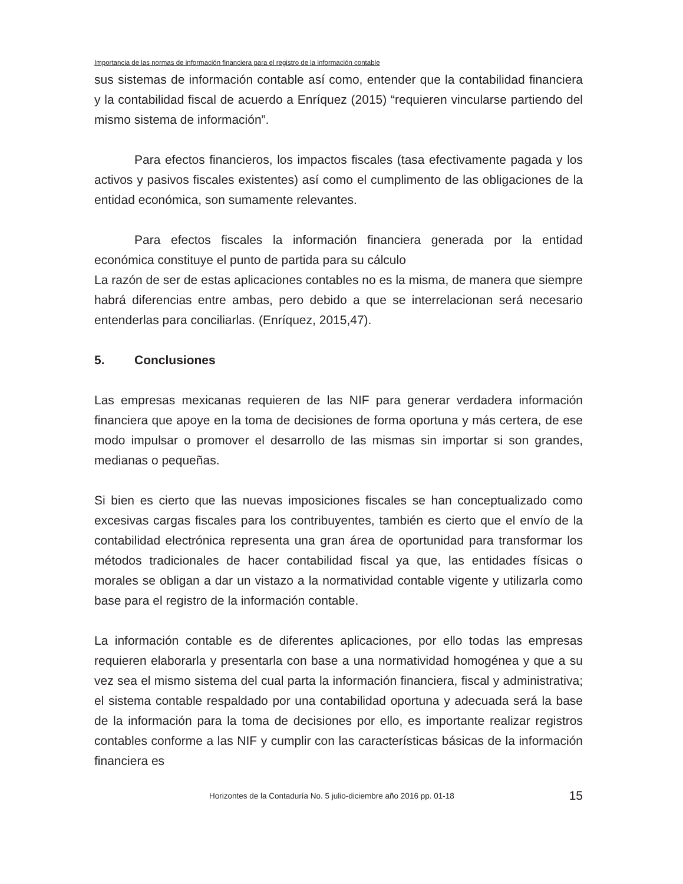Importancia de las normas de información financiera para el registro de la información contable
sus sistemas de información contable así como, entender que la contabilidad financiera y la contabilidad fiscal de acuerdo a Enríquez (2015) “requieren vincularse partiendo del mismo sistema de información”.
Para efectos financieros, los impactos fiscales (tasa efectivamente pagada y los activos y pasivos fiscales existentes) así como el cumplimento de las obligaciones de la entidad económica, son sumamente relevantes.
Para efectos fiscales la información financiera generada por la entidad económica constituye el punto de partida para su cálculo
La razón de ser de estas aplicaciones contables no es la misma, de manera que siempre habrá diferencias entre ambas, pero debido a que se interrelacionan será necesario entenderlas para conciliarlas. (Enríquez, 2015,47).
5. Conclusiones
Las empresas mexicanas requieren de las NIF para generar verdadera información financiera que apoye en la toma de decisiones de forma oportuna y más certera, de ese modo impulsar o promover el desarrollo de las mismas sin importar si son grandes, medianas o pequeñas.
Si bien es cierto que las nuevas imposiciones fiscales se han conceptualizado como excesivas cargas fiscales para los contribuyentes, también es cierto que el envío de la contabilidad electrónica representa una gran área de oportunidad para transformar los métodos tradicionales de hacer contabilidad fiscal ya que, las entidades físicas o morales se obligan a dar un vistazo a la normatividad contable vigente y utilizarla como base para el registro de la información contable.
La información contable es de diferentes aplicaciones, por ello todas las empresas requieren elaborarla y presentarla con base a una normatividad homogénea y que a su vez sea el mismo sistema del cual parta la información financiera, fiscal y administrativa; el sistema contable respaldado por una contabilidad oportuna y adecuada será la base de la información para la toma de decisiones por ello, es importante realizar registros contables conforme a las NIF y cumplir con las características básicas de la información financiera es
Horizontes de la Contaduría No. 5 julio-diciembre año 2016 pp. 01-18 15